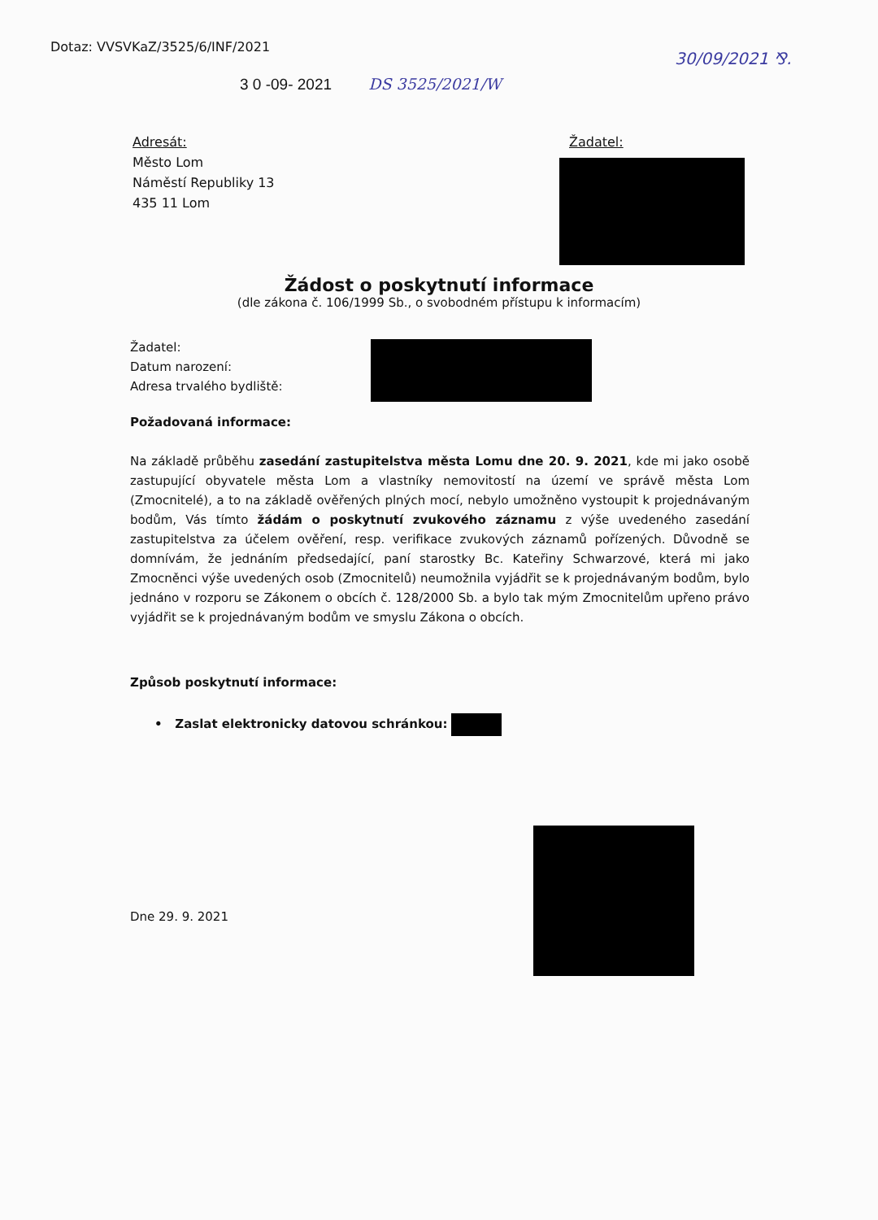Dotaz: VVSVKaZ/3525/6/INF/2021
30/09/2021 ⅋.
3 0 -09- 2021 DS 3525/2021/W
Adresát:
Město Lom
Náměstí Republiky 13
435 11 Lom
Žadatel:
Žádost o poskytnutí informace
(dle zákona č. 106/1999 Sb., o svobodném přístupu k informacím)
Žadatel:
Datum narození:
Adresa trvalého bydliště:
Požadovaná informace:
Na základě průběhu zasedání zastupitelstva města Lomu dne 20. 9. 2021, kde mi jako osobě zastupující obyvatele města Lom a vlastníky nemovitostí na území ve správě města Lom (Zmocnitelé), a to na základě ověřených plných mocí, nebylo umožněno vystoupit k projednávaným bodům, Vás tímto žádám o poskytnutí zvukového záznamu z výše uvedeného zasedání zastupitelstva za účelem ověření, resp. verifikace zvukových záznamů pořízených. Důvodně se domnívám, že jednáním předsedající, paní starostky Bc. Kateřiny Schwarzové, která mi jako Zmocněnci výše uvedených osob (Zmocnitelů) neumožnila vyjádřit se k projednávaným bodům, bylo jednáno v rozporu se Zákonem o obcích č. 128/2000 Sb. a bylo tak mým Zmocnitelům upřeno právo vyjádřit se k projednávaným bodům ve smyslu Zákona o obcích.
Způsob poskytnutí informace:
• Zaslat elektronicky datovou schránkou:
Dne 29. 9. 2021 ....